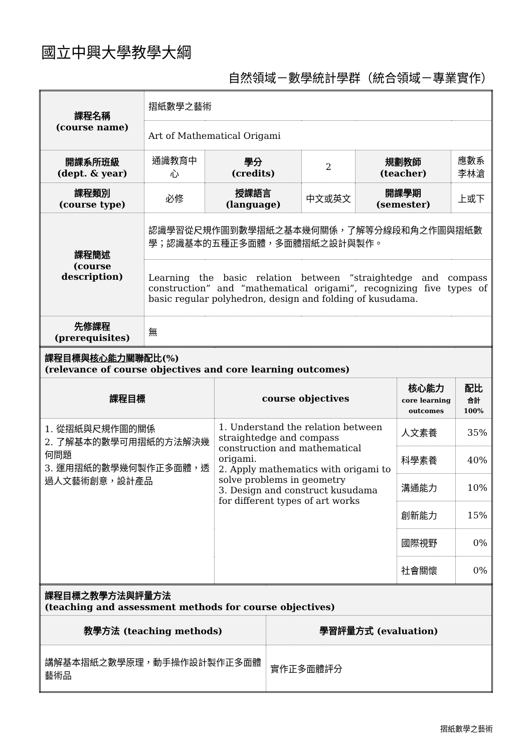國立中興大學教學大綱
自然領域－數學統計學群（統合領域－專業實作）
| 課程名稱 (course name) | 摺紙數學之藝術 | | | | |
| | Art of Mathematical Origami | | | | |
| 開課系所班級 (dept. & year) | 通識教育中心 | 學分 (credits) | 2 | 規劃教師 (teacher) | 應數系 李林滄 |
| 課程類別 (course type) | 必修 | 授課語言 (language) | 中文或英文 | 開課學期 (semester) | 上或下 |
| 課程簡述 (course description) | 認識學習從尺規作圖到數學摺紙之基本幾何關係，了解等分線段和角之作圖與摺紙數學；認識基本的五種正多面體，多面體摺紙之設計與製作。 | | | | |
| | Learning the basic relation between “straightedge and compass construction” and “mathematical origami”, recognizing five types of basic regular polyhedron, design and folding of kusudama. | | | | |
| 先修課程 (prerequisites) | 無 | | | | |
| 課程目標與 核心能力 關聯配比(%) (relevance of course objectives and core learning outcomes) | | | |
| 課程目標 | course objectives | 核心能力 core learning outcomes | 配比 合計 100% |
| 1. 從摺紙與尺規作圖的關係 2. 了解基本的數學可用摺紙的方法解決幾何問題 3. 運用摺紙的數學幾何製作正多面體，透過人文藝術創意，設計產品 | 1. Understand the relation between straightedge and compass construction and mathematical origami. 2. Apply mathematics with origami to solve problems in geometry 3. Design and construct kusudama for different types of art works | 人文素養 | 35% |
| | | 科學素養 | 40% |
| | | 溝通能力 | 10% |
| | | 創新能力 | 15% |
| | | 國際視野 | 0% |
| | | 社會關懷 | 0% |
| 課程目標之教學方法與評量方法 (teaching and assessment methods for course objectives) | |
| 教學方法 (teaching methods) | 學習評量方式 (evaluation) |
| 講解基本摺紙之數學原理，動手操作設計製作正多面體藝術品 | 實作正多面體評分 |
摺紙數學之藝術